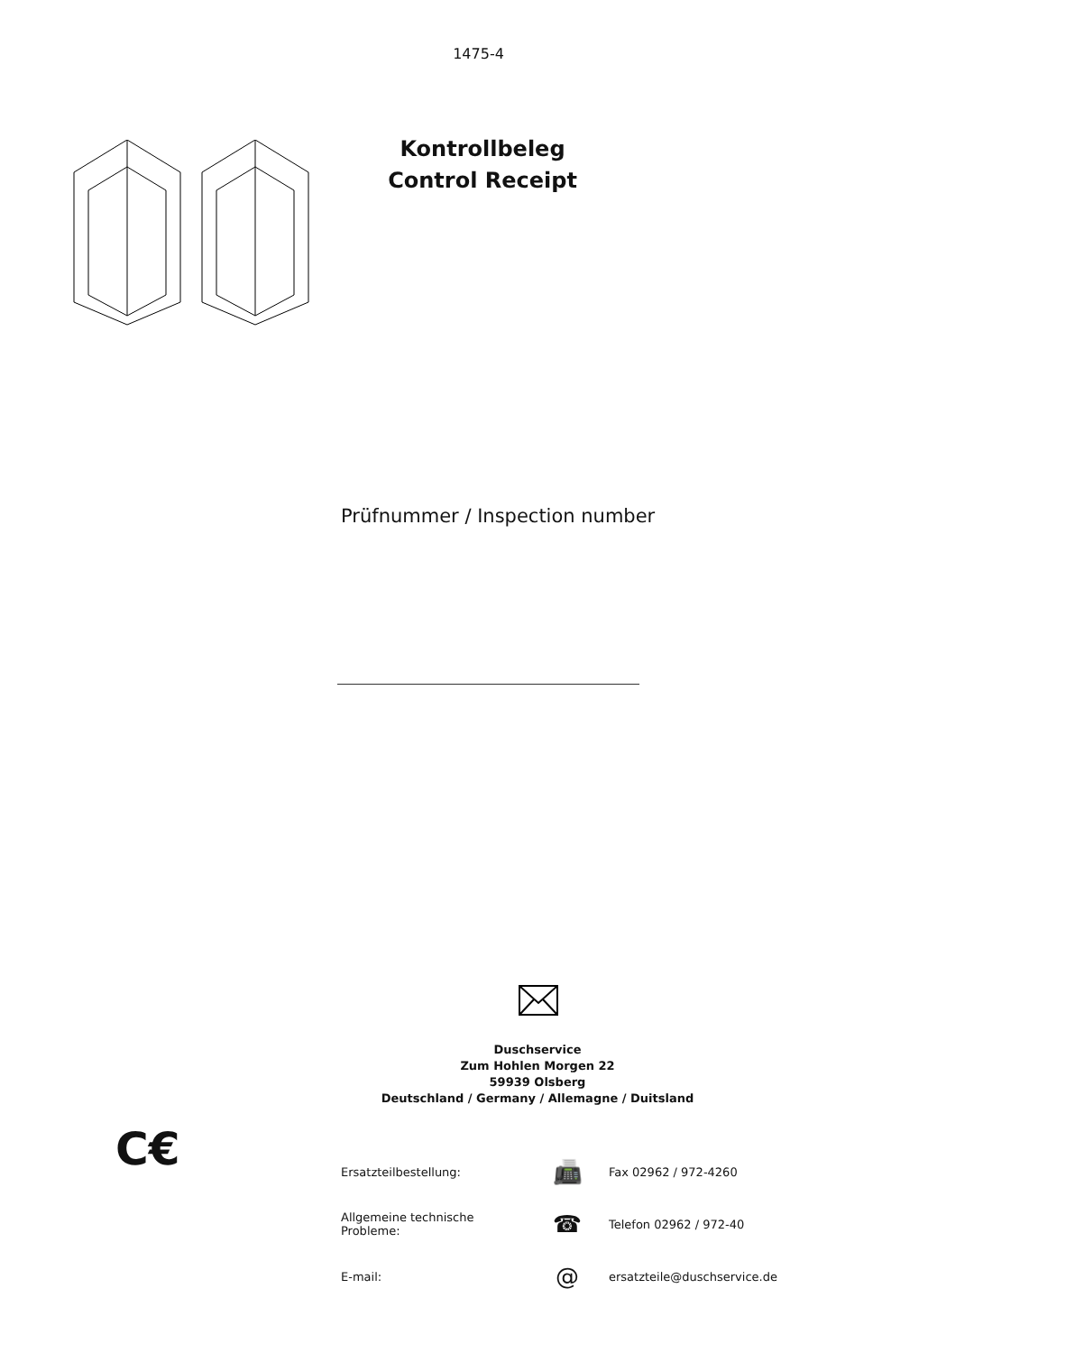1475-4
Kontrollbeleg
Control Receipt
Prüfnummer / Inspection number
Duschservice
Zum Hohlen Morgen 22
59939 Olsberg
Deutschland / Germany / Allemagne / Duitsland
C€
| Ersatzteilbestellung: | 📠 | Fax 02962 / 972-4260 |
| Allgemeine technische Probleme: | ☎ | Telefon 02962 / 972-40 |
| E-mail: | @ | ersatzteile@duschservice.de |